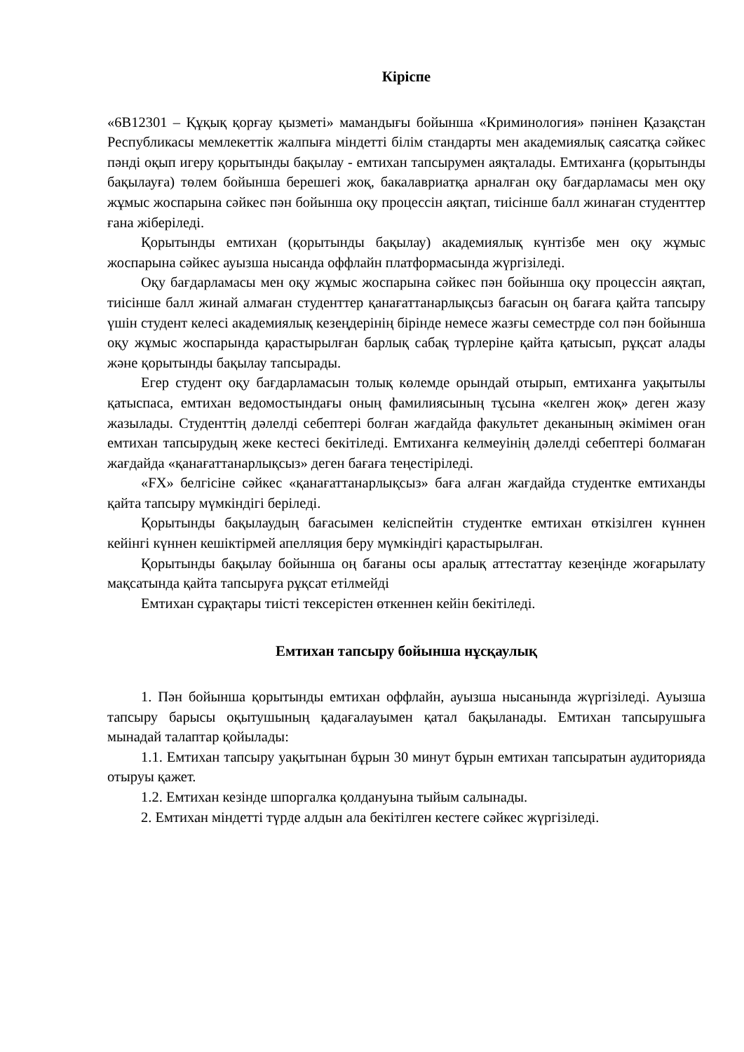Кіріспе
«6В12301 – Құқық қорғау қызметі» мамандығы бойынша «Криминология» пәнінен Қазақстан Республикасы мемлекеттік жалпыға міндетті білім стандарты мен академиялық саясатқа сәйкес пәнді оқып игеру қорытынды бақылау - емтихан тапсырумен аяқталады. Емтиханға (қорытынды бақылауға) төлем бойынша берешегі жоқ, бакалавриатқа арналған оқу бағдарламасы мен оқу жұмыс жоспарына сәйкес пән бойынша оқу процессін аяқтап, тиісінше балл жинаған студенттер ғана жіберіледі.
Қорытынды емтихан (қорытынды бақылау) академиялық күнтізбе мен оқу жұмыс жоспарына сәйкес ауызша нысанда оффлайн платформасында жүргізіледі.
Оқу бағдарламасы мен оқу жұмыс жоспарына сәйкес пән бойынша оқу процессін аяқтап, тиісінше балл жинай алмаған студенттер қанағаттанарлықсыз бағасын оң бағаға қайта тапсыру үшін студент келесі академиялық кезеңдерінің бірінде немесе жазғы семестрде сол пән бойынша оқу жұмыс жоспарында қарастырылған барлық сабақ түрлеріне қайта қатысып, рұқсат алады және қорытынды бақылау тапсырады.
Егер студент оқу бағдарламасын толық көлемде орындай отырып, емтиханға уақытылы қатыспаса, емтихан ведомостындағы оның фамилиясының тұсына «келген жоқ» деген жазу жазылады. Студенттің дәлелді себептері болған жағдайда факультет деканының әкімімен оған емтихан тапсырудың жеке кестесі бекітіледі. Емтиханға келмеуінің дәлелді себептері болмаған жағдайда «қанағаттанарлықсыз» деген бағаға теңестіріледі.
«FX» белгісіне сәйкес «қанағаттанарлықсыз» баға алған жағдайда студентке емтиханды қайта тапсыру мүмкіндігі беріледі.
Қорытынды бақылаудың бағасымен келіспейтін студентке емтихан өткізілген күннен кейінгі күннен кешіктірмей апелляция беру мүмкіндігі қарастырылған.
Қорытынды бақылау бойынша оң бағаны осы аралық аттестаттау кезеңінде жоғарылату мақсатында қайта тапсыруға рұқсат етілмейді
Емтихан сұрақтары тиісті тексерістен өткеннен кейін бекітіледі.
Емтихан тапсыру бойынша нұсқаулық
1. Пән бойынша қорытынды емтихан оффлайн, ауызша нысанында жүргізіледі. Ауызша тапсыру барысы оқытушының қадағалауымен қатал бақыланады. Емтихан тапсырушыға мынадай талаптар қойылады:
1.1. Емтихан тапсыру уақытынан бұрын 30 минут бұрын емтихан тапсыратын аудиторияда отыруы қажет.
1.2. Емтихан кезінде шпоргалка қолдануына тыйым салынады.
2. Емтихан міндетті түрде алдын ала бекітілген кестеге сәйкес жүргізіледі.